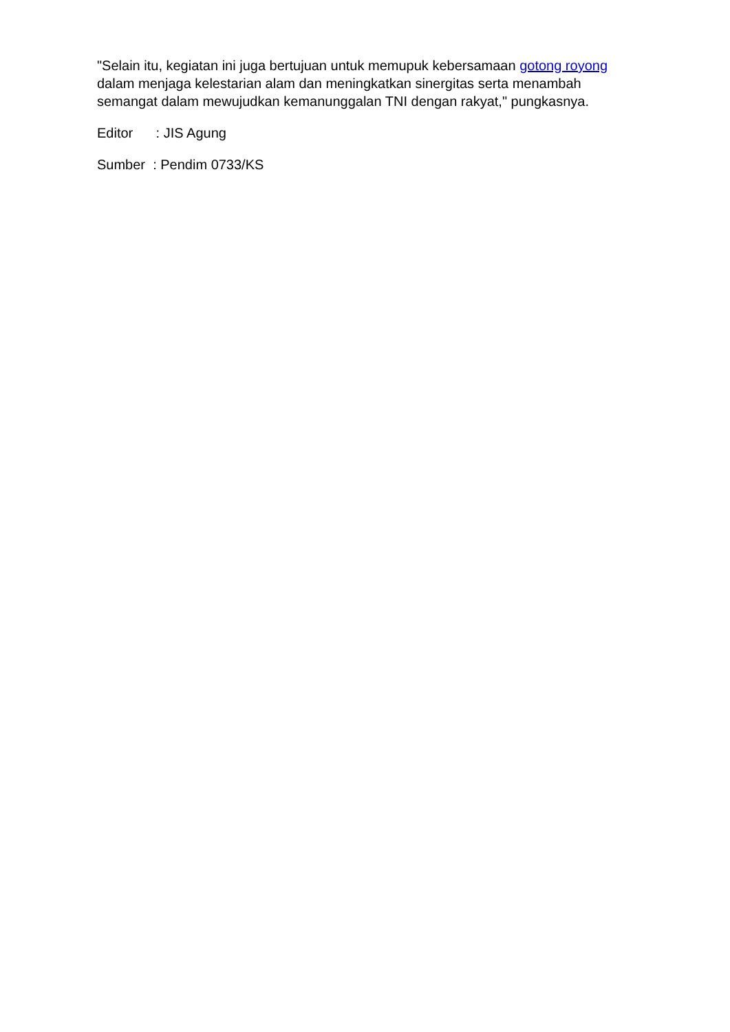"Selain itu, kegiatan ini juga bertujuan untuk memupuk kebersamaan gotong royong dalam menjaga kelestarian alam dan meningkatkan sinergitas serta menambah semangat dalam mewujudkan kemanunggalan TNI dengan rakyat," pungkasnya.
Editor : JIS Agung
Sumber : Pendim 0733/KS